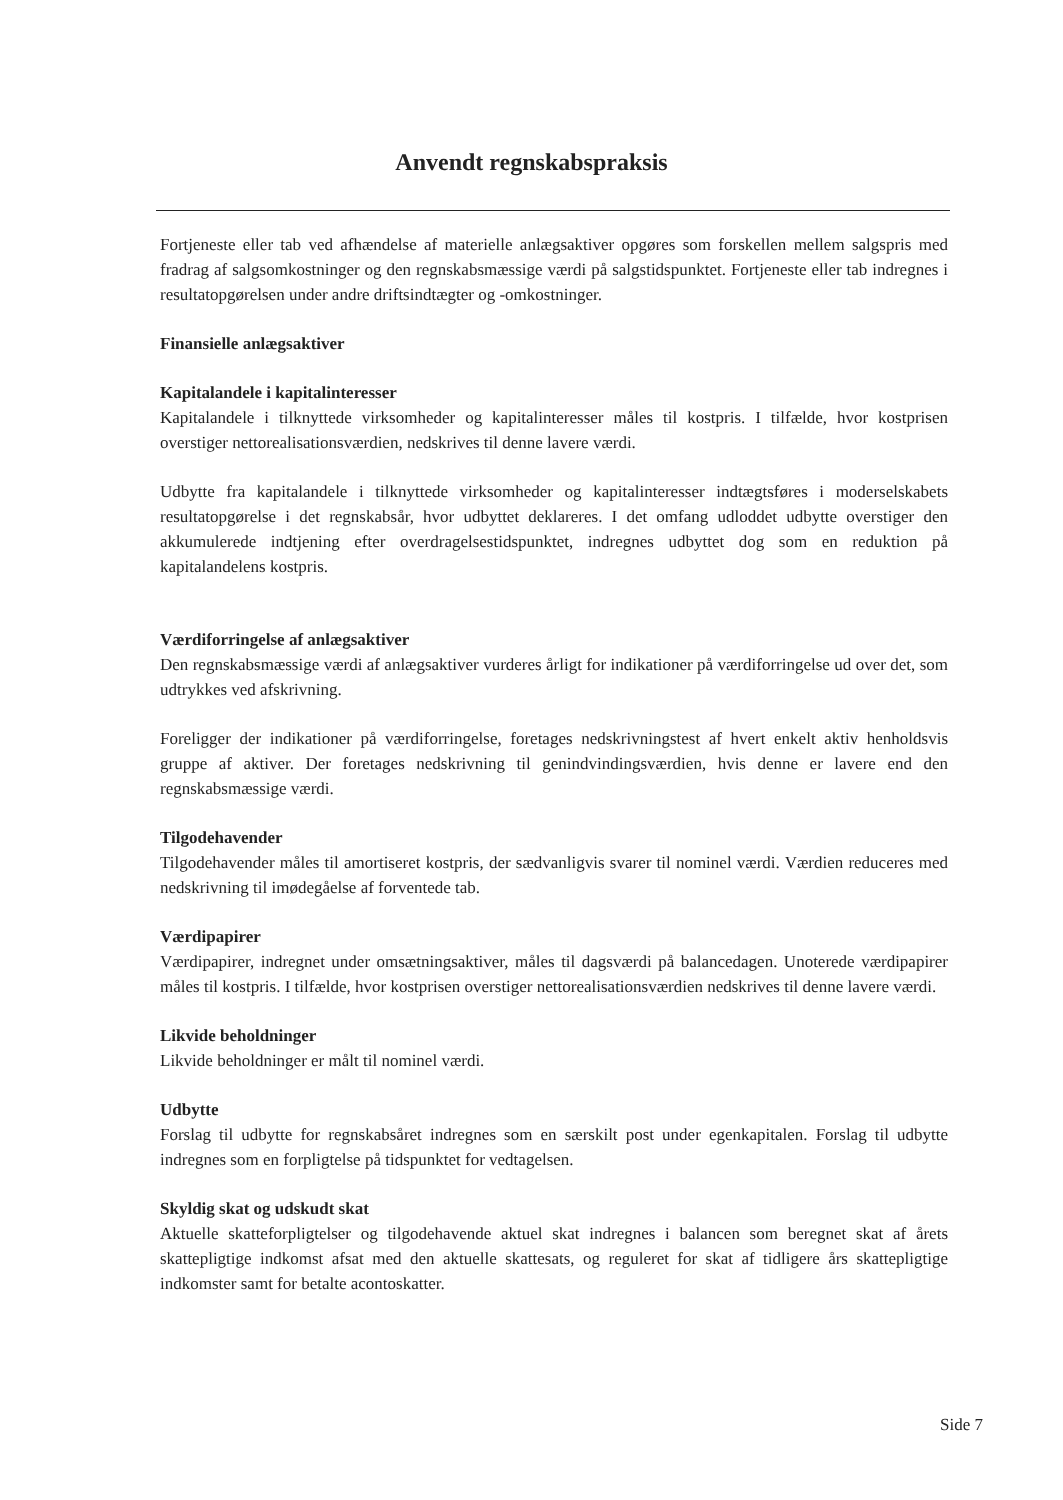Anvendt regnskabspraksis
Fortjeneste eller tab ved afhændelse af materielle anlægsaktiver opgøres som forskellen mellem salgspris med fradrag af salgsomkostninger og den regnskabsmæssige værdi på salgstidspunktet. Fortjeneste eller tab indregnes i resultatopgørelsen under andre driftsindtægter og -omkostninger.
Finansielle anlægsaktiver
Kapitalandele i kapitalinteresser
Kapitalandele i tilknyttede virksomheder og kapitalinteresser måles til kostpris. I tilfælde, hvor kostprisen overstiger nettorealisationsværdien, nedskrives til denne lavere værdi.
Udbytte fra kapitalandele i tilknyttede virksomheder og kapitalinteresser indtægtsføres i moderselskabets resultatopgørelse i det regnskabsår, hvor udbyttet deklareres. I det omfang udloddet udbytte overstiger den akkumulerede indtjening efter overdragelsestidspunktet, indregnes udbyttet dog som en reduktion på kapitalandelens kostpris.
Værdiforringelse af anlægsaktiver
Den regnskabsmæssige værdi af anlægsaktiver vurderes årligt for indikationer på værdiforringelse ud over det, som udtrykkes ved afskrivning.
Foreligger der indikationer på værdiforringelse, foretages nedskrivningstest af hvert enkelt aktiv henholdsvis gruppe af aktiver. Der foretages nedskrivning til genindvindingsværdien, hvis denne er lavere end den regnskabsmæssige værdi.
Tilgodehavender
Tilgodehavender måles til amortiseret kostpris, der sædvanligvis svarer til nominel værdi. Værdien reduceres med nedskrivning til imødegåelse af forventede tab.
Værdipapirer
Værdipapirer, indregnet under omsætningsaktiver, måles til dagsværdi på balancedagen. Unoterede værdipapirer måles til kostpris. I tilfælde, hvor kostprisen overstiger nettorealisationsværdien nedskrives til denne lavere værdi.
Likvide beholdninger
Likvide beholdninger er målt til nominel værdi.
Udbytte
Forslag til udbytte for regnskabsåret indregnes som en særskilt post under egenkapitalen. Forslag til udbytte indregnes som en forpligtelse på tidspunktet for vedtagelsen.
Skyldig skat og udskudt skat
Aktuelle skatteforpligtelser og tilgodehavende aktuel skat indregnes i balancen som beregnet skat af årets skattepligtige indkomst afsat med den aktuelle skattesats, og reguleret for skat af tidligere års skattepligtige indkomster samt for betalte acontoskatter.
Side 7